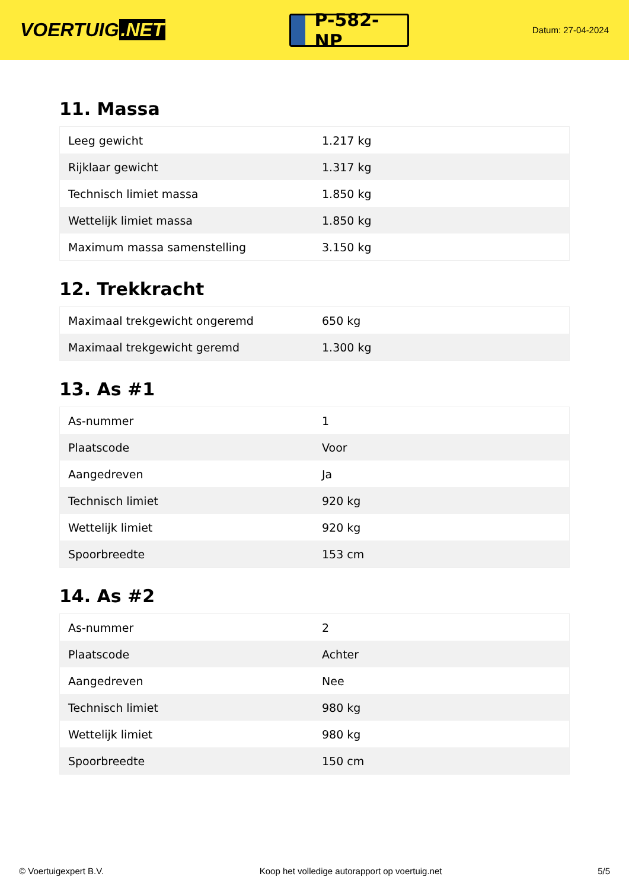VOERTUIG.NET
P-582-NP
Datum: 27-04-2024
11. Massa
| Leeg gewicht | 1.217 kg |
| Rijklaar gewicht | 1.317 kg |
| Technisch limiet massa | 1.850 kg |
| Wettelijk limiet massa | 1.850 kg |
| Maximum massa samenstelling | 3.150 kg |
12. Trekkracht
| Maximaal trekgewicht ongeremd | 650 kg |
| Maximaal trekgewicht geremd | 1.300 kg |
13. As #1
| As-nummer | 1 |
| Plaatscode | Voor |
| Aangedreven | Ja |
| Technisch limiet | 920 kg |
| Wettelijk limiet | 920 kg |
| Spoorbreedte | 153 cm |
14. As #2
| As-nummer | 2 |
| Plaatscode | Achter |
| Aangedreven | Nee |
| Technisch limiet | 980 kg |
| Wettelijk limiet | 980 kg |
| Spoorbreedte | 150 cm |
© Voertuigexpert B.V. Koop het volledige autorapport op voertuig.net 5/5